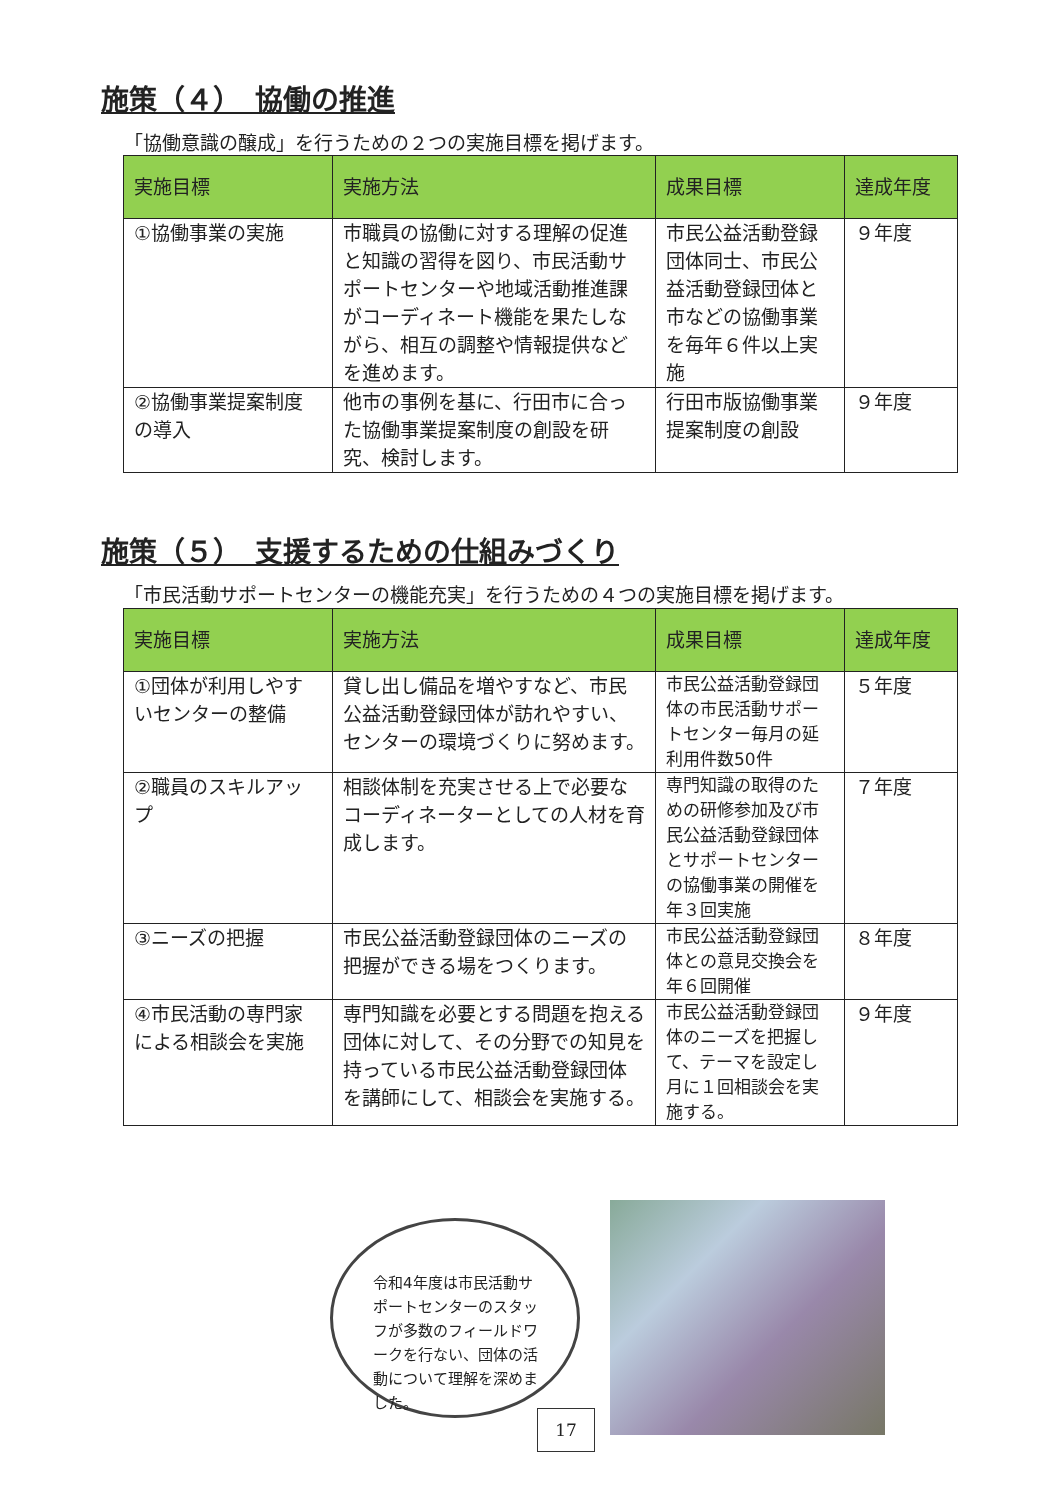施策（４）　協働の推進
「協働意識の醸成」を行うための２つの実施目標を掲げます。
| 実施目標 | 実施方法 | 成果目標 | 達成年度 |
| --- | --- | --- | --- |
| ①協働事業の実施 | 市職員の協働に対する理解の促進と知識の習得を図り、市民活動サポートセンターや地域活動推進課がコーディネート機能を果たしながら、相互の調整や情報提供などを進めます。 | 市民公益活動登録団体同士、市民公益活動登録団体と市などの協働事業を毎年６件以上実施 | ９年度 |
| ②協働事業提案制度の導入 | 他市の事例を基に、行田市に合った協働事業提案制度の創設を研究、検討します。 | 行田市版協働事業提案制度の創設 | ９年度 |
施策（５）　支援するための仕組みづくり
「市民活動サポートセンターの機能充実」を行うための４つの実施目標を掲げます。
| 実施目標 | 実施方法 | 成果目標 | 達成年度 |
| --- | --- | --- | --- |
| ①団体が利用しやすいセンターの整備 | 貸し出し備品を増やすなど、市民公益活動登録団体が訪れやすい、センターの環境づくりに努めます。 | 市民公益活動登録団体の市民活動サポートセンター毎月の延利用件数50件 | ５年度 |
| ②職員のスキルアップ | 相談体制を充実させる上で必要なコーディネーターとしての人材を育成します。 | 専門知識の取得のための研修参加及び市民公益活動登録団体とサポートセンターの協働事業の開催を年３回実施 | ７年度 |
| ③ニーズの把握 | 市民公益活動登録団体のニーズの把握ができる場をつくります。 | 市民公益活動登録団体との意見交換会を年６回開催 | ８年度 |
| ④市民活動の専門家による相談会を実施 | 専門知識を必要とする問題を抱える団体に対して、その分野での知見を持っている市民公益活動登録団体を講師にして、相談会を実施する。 | 市民公益活動登録団体のニーズを把握して、テーマを設定し月に１回相談会を実施する。 | ９年度 |
令和4年度は市民活動サポートセンターのスタッフが多数のフィールドワークを行ない、団体の活動について理解を深めました。
17